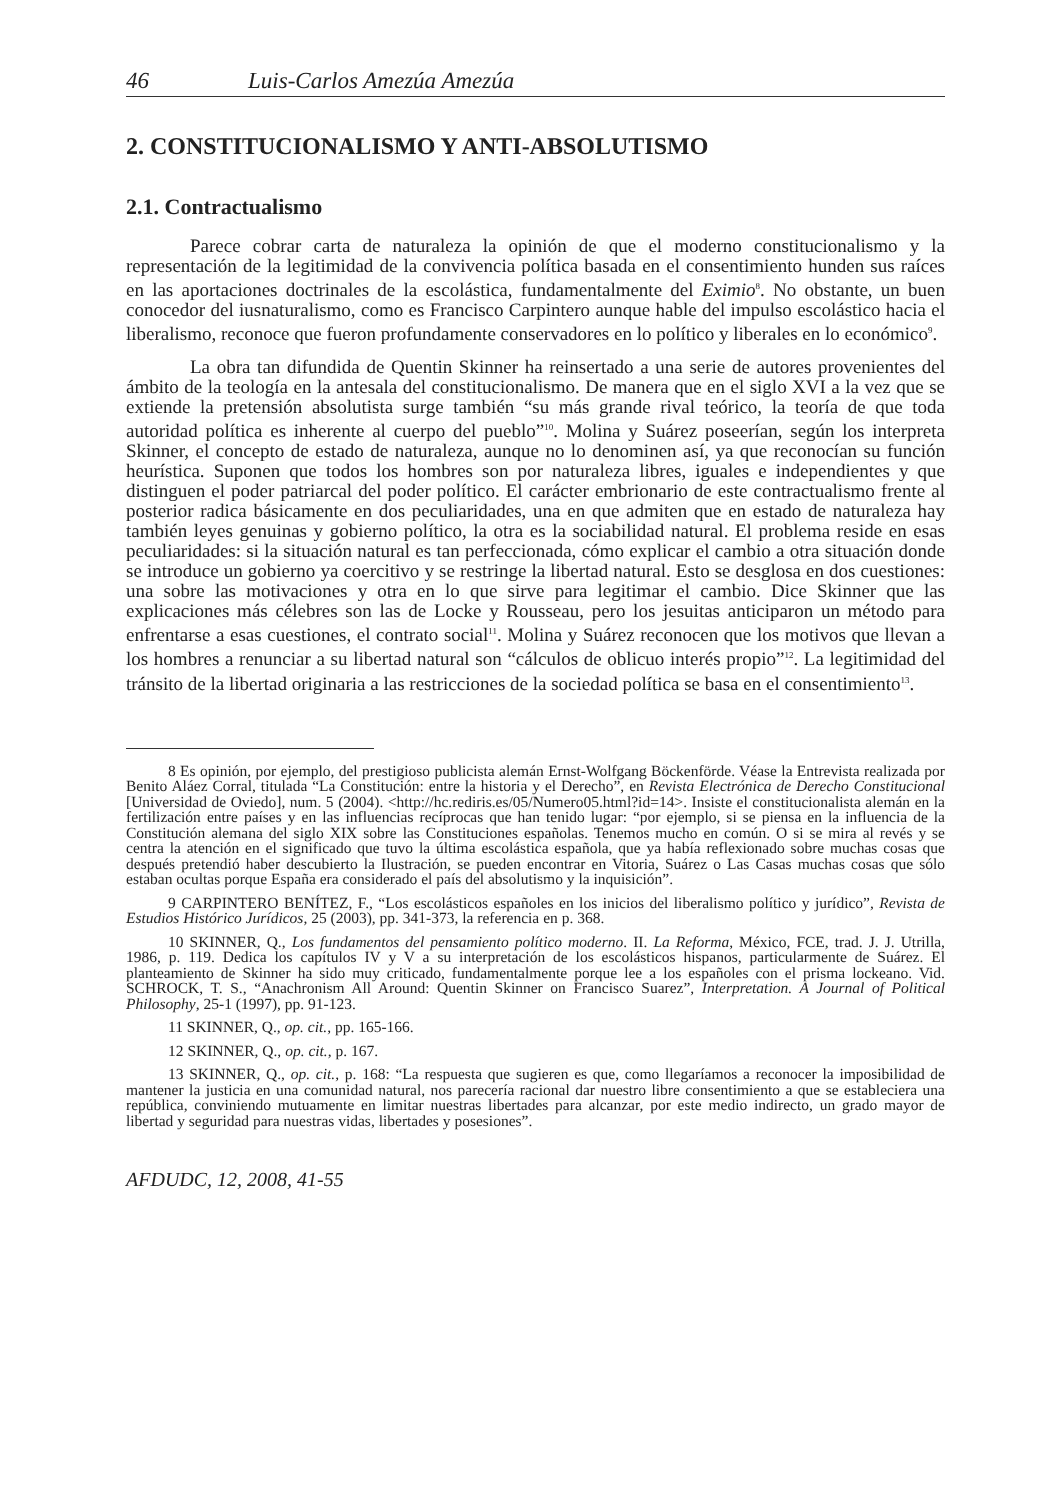46 Luis-Carlos Amezúa Amezúa
2. CONSTITUCIONALISMO Y ANTI-ABSOLUTISMO
2.1. Contractualismo
Parece cobrar carta de naturaleza la opinión de que el moderno constitucionalismo y la representación de la legitimidad de la convivencia política basada en el consentimiento hunden sus raíces en las aportaciones doctrinales de la escolástica, fundamentalmente del Eximio<sup>8</sup>. No obstante, un buen conocedor del iusnaturalismo, como es Francisco Carpintero aunque hable del impulso escolástico hacia el liberalismo, reconoce que fueron profundamente conservadores en lo político y liberales en lo económico<sup>9</sup>.
La obra tan difundida de Quentin Skinner ha reinsertado a una serie de autores provenientes del ámbito de la teología en la antesala del constitucionalismo. De manera que en el siglo XVI a la vez que se extiende la pretensión absolutista surge también “su más grande rival teórico, la teoría de que toda autoridad política es inherente al cuerpo del pueblo”<sup>10</sup>. Molina y Suárez poseerían, según los interpreta Skinner, el concepto de estado de naturaleza, aunque no lo denominen así, ya que reconocían su función heurística. Suponen que todos los hombres son por naturaleza libres, iguales e independientes y que distinguen el poder patriarcal del poder político. El carácter embrionario de este contractualismo frente al posterior radica básicamente en dos peculiaridades, una en que admiten que en estado de naturaleza hay también leyes genuinas y gobierno político, la otra es la sociabilidad natural. El problema reside en esas peculiaridades: si la situación natural es tan perfeccionada, cómo explicar el cambio a otra situación donde se introduce un gobierno ya coercitivo y se restringe la libertad natural. Esto se desglosa en dos cuestiones: una sobre las motivaciones y otra en lo que sirve para legitimar el cambio. Dice Skinner que las explicaciones más célebres son las de Locke y Rousseau, pero los jesuitas anticiparon un método para enfrentarse a esas cuestiones, el contrato social<sup>11</sup>. Molina y Suárez reconocen que los motivos que llevan a los hombres a renunciar a su libertad natural son “cálculos de oblicuo interés propio”<sup>12</sup>. La legitimidad del tránsito de la libertad originaria a las restricciones de la sociedad política se basa en el consentimiento<sup>13</sup>.
8 Es opinión, por ejemplo, del prestigioso publicista alemán Ernst-Wolfgang Böckenförde. Véase la Entrevista realizada por Benito Aláez Corral, titulada “La Constitución: entre la historia y el Derecho”, en Revista Electrónica de Derecho Constitucional [Universidad de Oviedo], num. 5 (2004). <http://hc.rediris.es/05/Numero05.html?id=14>. Insiste el constitucionalista alemán en la fertilización entre países y en las influencias recíprocas que han tenido lugar: “por ejemplo, si se piensa en la influencia de la Constitución alemana del siglo XIX sobre las Constituciones españolas. Tenemos mucho en común. O si se mira al revés y se centra la atención en el significado que tuvo la última escolástica española, que ya había reflexionado sobre muchas cosas que después pretendió haber descubierto la Ilustración, se pueden encontrar en Vitoria, Suárez o Las Casas muchas cosas que sólo estaban ocultas porque España era considerado el país del absolutismo y la inquisición”.
9 CARPINTERO BENÍTEZ, F., “Los escolásticos españoles en los inicios del liberalismo político y jurídico”, Revista de Estudios Histórico Jurídicos, 25 (2003), pp. 341-373, la referencia en p. 368.
10 SKINNER, Q., Los fundamentos del pensamiento político moderno. II. La Reforma, México, FCE, trad. J. J. Utrilla, 1986, p. 119. Dedica los capítulos IV y V a su interpretación de los escolásticos hispanos, particularmente de Suárez. El planteamiento de Skinner ha sido muy criticado, fundamentalmente porque lee a los españoles con el prisma lockeano. Vid. SCHROCK, T. S., “Anachronism All Around: Quentin Skinner on Francisco Suarez”, Interpretation. A Journal of Political Philosophy, 25-1 (1997), pp. 91-123.
11 SKINNER, Q., op. cit., pp. 165-166.
12 SKINNER, Q., op. cit., p. 167.
13 SKINNER, Q., op. cit., p. 168: “La respuesta que sugieren es que, como llegaríamos a reconocer la imposibilidad de mantener la justicia en una comunidad natural, nos parecería racional dar nuestro libre consentimiento a que se estableciera una república, conviniendo mutuamente en limitar nuestras libertades para alcanzar, por este medio indirecto, un grado mayor de libertad y seguridad para nuestras vidas, libertades y posesiones”.
AFDUDC, 12, 2008, 41-55